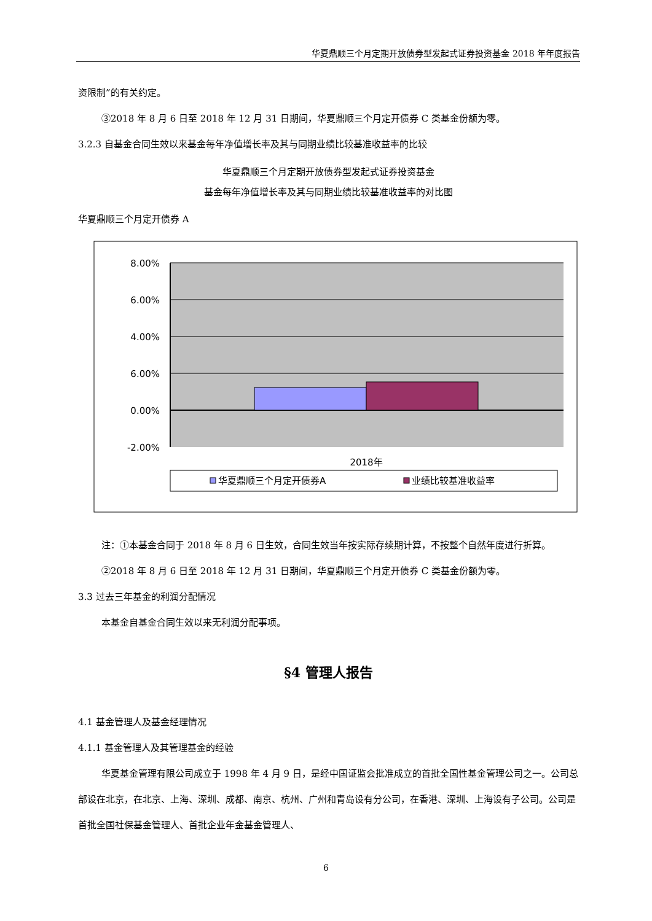华夏鼎顺三个月定期开放债券型发起式证券投资基金 2018 年年度报告
资限制”的有关约定。
③2018 年 8 月 6 日至 2018 年 12 月 31 日期间，华夏鼎顺三个月定开债券 C 类基金份额为零。
3.2.3 自基金合同生效以来基金每年净值增长率及其与同期业绩比较基准收益率的比较
华夏鼎顺三个月定期开放债券型发起式证券投资基金
基金每年净值增长率及其与同期业绩比较基准收益率的对比图
华夏鼎顺三个月定开债券 A
8.00%
6.00%
4.00%
6.00%
0.00%
-2.00%
2018年
华夏鼎顺三个月定开债券A
业绩比较基准收益率
注：①本基金合同于 2018 年 8 月 6 日生效，合同生效当年按实际存续期计算，不按整个自然年度进行折算。
②2018 年 8 月 6 日至 2018 年 12 月 31 日期间，华夏鼎顺三个月定开债券 C 类基金份额为零。
3.3 过去三年基金的利润分配情况
本基金自基金合同生效以来无利润分配事项。
§4 管理人报告
4.1 基金管理人及基金经理情况
4.1.1 基金管理人及其管理基金的经验
华夏基金管理有限公司成立于 1998 年 4 月 9 日，是经中国证监会批准成立的首批全国性基金管理公司之一。公司总部设在北京，在北京、上海、深圳、成都、南京、杭州、广州和青岛设有分公司，在香港、深圳、上海设有子公司。公司是首批全国社保基金管理人、首批企业年金基金管理人、
6